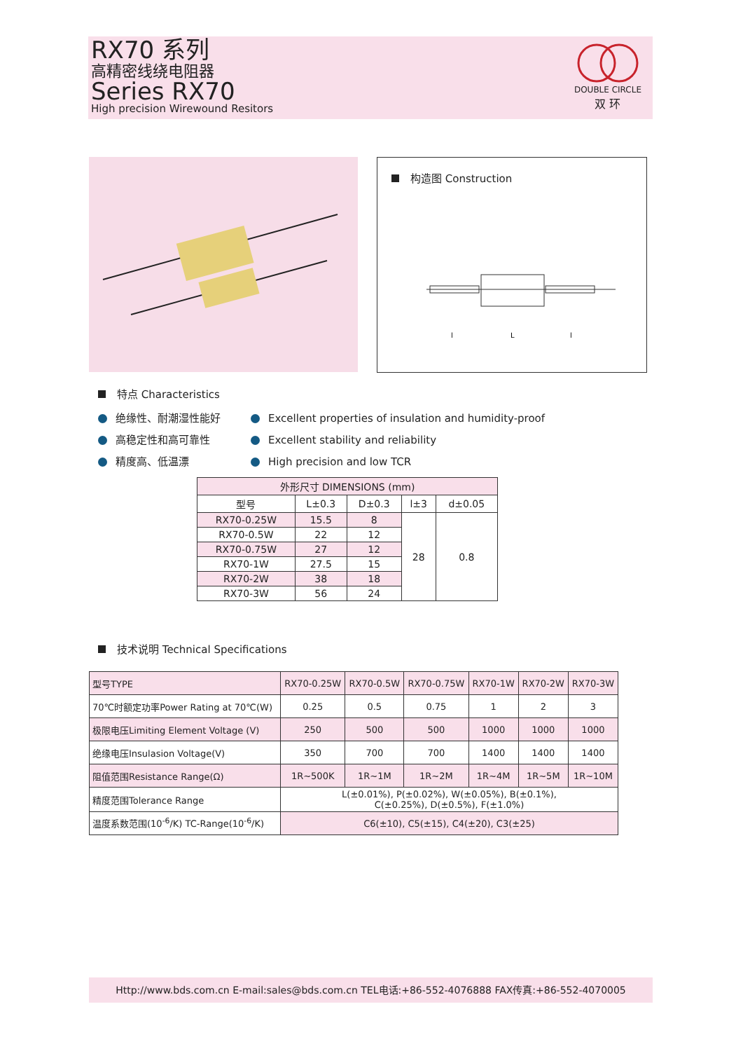RX70 系列
高精密线绕电阻器
Series RX70
High precision Wirewound Resitors
DOUBLE CIRCLE
双 环
构造图 Construction
l
L
l
特点 Characteristics
绝缘性、耐潮湿性能好
高稳定性和高可靠性
精度高、低温漂
Excellent properties of insulation and humidity-proof
Excellent stability and reliability
High precision and low TCR
| 外形尺寸 DIMENSIONS (mm) | | | | |
| --- | --- | --- | --- | --- |
| 型号 | L±0.3 | D±0.3 | l±3 | d±0.05 |
| RX70-0.25W | 15.5 | 8 | 28 | 0.8 |
| RX70-0.5W | 22 | 12 | | |
| RX70-0.75W | 27 | 12 | | |
| RX70-1W | 27.5 | 15 | | |
| RX70-2W | 38 | 18 | | |
| RX70-3W | 56 | 24 | | |
技术说明 Technical Specifications
| 型号TYPE | RX70-0.25W | RX70-0.5W | RX70-0.75W | RX70-1W | RX70-2W | RX70-3W |
| 70℃时额定功率Power Rating at 70℃(W) | 0.25 | 0.5 | 0.75 | 1 | 2 | 3 |
| 极限电压Limiting Element Voltage (V) | 250 | 500 | 500 | 1000 | 1000 | 1000 |
| 绝缘电压Insulasion Voltage(V) | 350 | 700 | 700 | 1400 | 1400 | 1400 |
| 阻值范围Resistance Range(Ω) | 1R~500K | 1R~1M | 1R~2M | 1R~4M | 1R~5M | 1R~10M |
| 精度范围Tolerance Range | L(±0.01%), P(±0.02%), W(±0.05%), B(±0.1%), C(±0.25%), D(±0.5%), F(±1.0%) | | | | | |
| 温度系数范围(10<sup>-6</sup>/K) TC-Range(10<sup>-6</sup>/K) | C6(±10), C5(±15), C4(±20), C3(±25) | | | | | |
Http://www.bds.com.cn E-mail:sales@bds.com.cn TEL电话:+86-552-4076888 FAX传真:+86-552-4070005